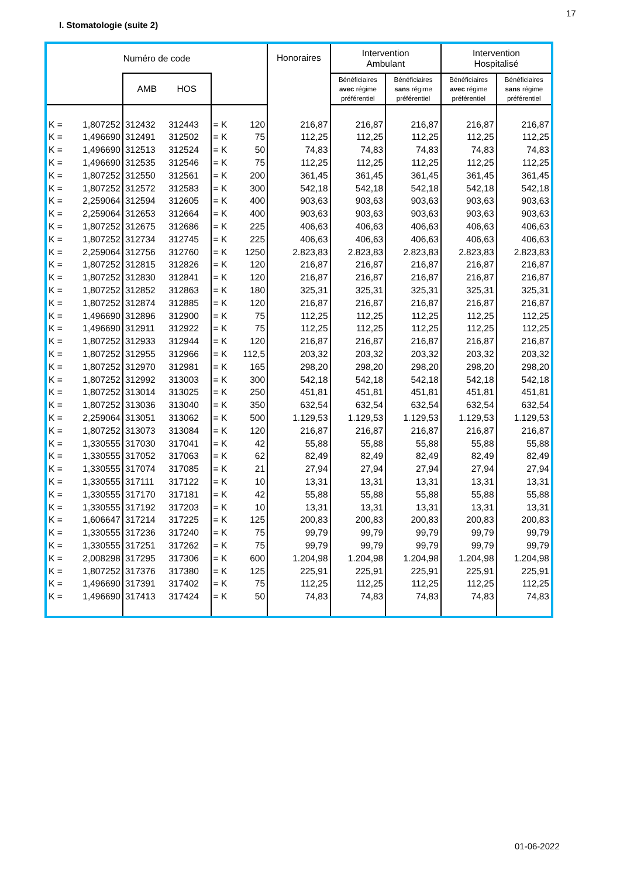17
I. Stomatologie (suite 2)
| Numéro de code | | | | | | Honoraires | Intervention Ambulant | | Intervention Hospitalisé | |
| --- | --- | --- | --- | --- | --- | --- | --- | --- | --- | --- |
| | | AMB HOS | | | | | Bénéficiaires avec régime préférentiel | Bénéficiaires sans régime préférentiel | Bénéficiaires avec régime préférentiel | Bénéficiaires sans régime préférentiel |
| K = | 1,807252 | 312432 | 312443 | = K | 120 | 216,87 | 216,87 | 216,87 | 216,87 | 216,87 |
| K = | 1,496690 | 312491 | 312502 | = K | 75 | 112,25 | 112,25 | 112,25 | 112,25 | 112,25 |
| K = | 1,496690 | 312513 | 312524 | = K | 50 | 74,83 | 74,83 | 74,83 | 74,83 | 74,83 |
| K = | 1,496690 | 312535 | 312546 | = K | 75 | 112,25 | 112,25 | 112,25 | 112,25 | 112,25 |
| K = | 1,807252 | 312550 | 312561 | = K | 200 | 361,45 | 361,45 | 361,45 | 361,45 | 361,45 |
| K = | 1,807252 | 312572 | 312583 | = K | 300 | 542,18 | 542,18 | 542,18 | 542,18 | 542,18 |
| K = | 2,259064 | 312594 | 312605 | = K | 400 | 903,63 | 903,63 | 903,63 | 903,63 | 903,63 |
| K = | 2,259064 | 312653 | 312664 | = K | 400 | 903,63 | 903,63 | 903,63 | 903,63 | 903,63 |
| K = | 1,807252 | 312675 | 312686 | = K | 225 | 406,63 | 406,63 | 406,63 | 406,63 | 406,63 |
| K = | 1,807252 | 312734 | 312745 | = K | 225 | 406,63 | 406,63 | 406,63 | 406,63 | 406,63 |
| K = | 2,259064 | 312756 | 312760 | = K | 1250 | 2.823,83 | 2.823,83 | 2.823,83 | 2.823,83 | 2.823,83 |
| K = | 1,807252 | 312815 | 312826 | = K | 120 | 216,87 | 216,87 | 216,87 | 216,87 | 216,87 |
| K = | 1,807252 | 312830 | 312841 | = K | 120 | 216,87 | 216,87 | 216,87 | 216,87 | 216,87 |
| K = | 1,807252 | 312852 | 312863 | = K | 180 | 325,31 | 325,31 | 325,31 | 325,31 | 325,31 |
| K = | 1,807252 | 312874 | 312885 | = K | 120 | 216,87 | 216,87 | 216,87 | 216,87 | 216,87 |
| K = | 1,496690 | 312896 | 312900 | = K | 75 | 112,25 | 112,25 | 112,25 | 112,25 | 112,25 |
| K = | 1,496690 | 312911 | 312922 | = K | 75 | 112,25 | 112,25 | 112,25 | 112,25 | 112,25 |
| K = | 1,807252 | 312933 | 312944 | = K | 120 | 216,87 | 216,87 | 216,87 | 216,87 | 216,87 |
| K = | 1,807252 | 312955 | 312966 | = K | 112,5 | 203,32 | 203,32 | 203,32 | 203,32 | 203,32 |
| K = | 1,807252 | 312970 | 312981 | = K | 165 | 298,20 | 298,20 | 298,20 | 298,20 | 298,20 |
| K = | 1,807252 | 312992 | 313003 | = K | 300 | 542,18 | 542,18 | 542,18 | 542,18 | 542,18 |
| K = | 1,807252 | 313014 | 313025 | = K | 250 | 451,81 | 451,81 | 451,81 | 451,81 | 451,81 |
| K = | 1,807252 | 313036 | 313040 | = K | 350 | 632,54 | 632,54 | 632,54 | 632,54 | 632,54 |
| K = | 2,259064 | 313051 | 313062 | = K | 500 | 1.129,53 | 1.129,53 | 1.129,53 | 1.129,53 | 1.129,53 |
| K = | 1,807252 | 313073 | 313084 | = K | 120 | 216,87 | 216,87 | 216,87 | 216,87 | 216,87 |
| K = | 1,330555 | 317030 | 317041 | = K | 42 | 55,88 | 55,88 | 55,88 | 55,88 | 55,88 |
| K = | 1,330555 | 317052 | 317063 | = K | 62 | 82,49 | 82,49 | 82,49 | 82,49 | 82,49 |
| K = | 1,330555 | 317074 | 317085 | = K | 21 | 27,94 | 27,94 | 27,94 | 27,94 | 27,94 |
| K = | 1,330555 | 317111 | 317122 | = K | 10 | 13,31 | 13,31 | 13,31 | 13,31 | 13,31 |
| K = | 1,330555 | 317170 | 317181 | = K | 42 | 55,88 | 55,88 | 55,88 | 55,88 | 55,88 |
| K = | 1,330555 | 317192 | 317203 | = K | 10 | 13,31 | 13,31 | 13,31 | 13,31 | 13,31 |
| K = | 1,606647 | 317214 | 317225 | = K | 125 | 200,83 | 200,83 | 200,83 | 200,83 | 200,83 |
| K = | 1,330555 | 317236 | 317240 | = K | 75 | 99,79 | 99,79 | 99,79 | 99,79 | 99,79 |
| K = | 1,330555 | 317251 | 317262 | = K | 75 | 99,79 | 99,79 | 99,79 | 99,79 | 99,79 |
| K = | 2,008298 | 317295 | 317306 | = K | 600 | 1.204,98 | 1.204,98 | 1.204,98 | 1.204,98 | 1.204,98 |
| K = | 1,807252 | 317376 | 317380 | = K | 125 | 225,91 | 225,91 | 225,91 | 225,91 | 225,91 |
| K = | 1,496690 | 317391 | 317402 | = K | 75 | 112,25 | 112,25 | 112,25 | 112,25 | 112,25 |
| K = | 1,496690 | 317413 | 317424 | = K | 50 | 74,83 | 74,83 | 74,83 | 74,83 | 74,83 |
01-06-2022